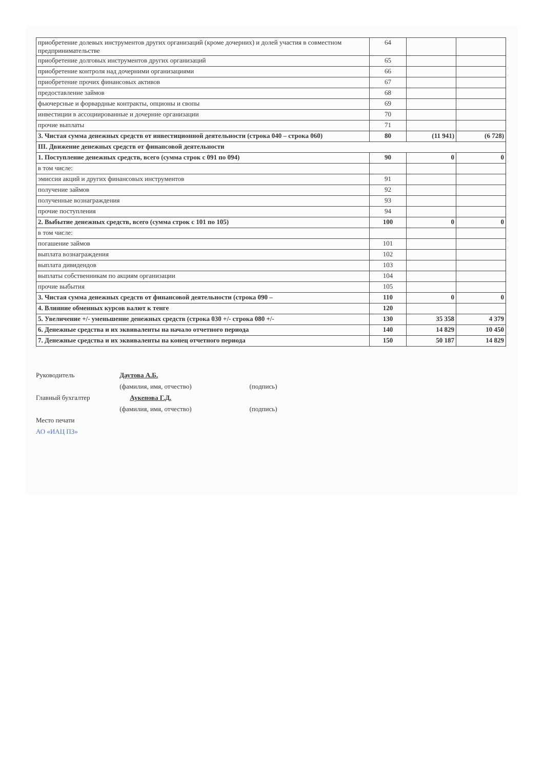| приобретение долевых инструментов других организаций (кроме дочерних) и долей участия в совместном предпринимательстве | 64 | | |
| приобретение долговых инструментов других организаций | 65 | | |
| приобретение контроля над дочерними организациями | 66 | | |
| приобретение прочих финансовых активов | 67 | | |
| предоставление займов | 68 | | |
| фьючерсные и форвардные контракты, опционы и свопы | 69 | | |
| инвестиции в ассоциированные и дочерние организации | 70 | | |
| прочие выплаты | 71 | | |
| 3. Чистая сумма денежных средств от инвестиционной деятельности (строка 040 – строка 060) | 80 | (11 941) | (6 728) |
| III. Движение денежных средств от финансовой деятельности | | | |
| 1. Поступление денежных средств, всего (сумма строк с 091 по 094) | 90 | 0 | 0 |
| в том числе: | | | |
| эмиссия акций и других финансовых инструментов | 91 | | |
| получение займов | 92 | | |
| полученные вознаграждения | 93 | | |
| прочие поступления | 94 | | |
| 2. Выбытие денежных средств, всего (сумма строк с 101 по 105) | 100 | 0 | 0 |
| в том числе: | | | |
| погашение займов | 101 | | |
| выплата вознаграждения | 102 | | |
| выплата дивидендов | 103 | | |
| выплаты собственникам по акциям организации | 104 | | |
| прочие выбытия | 105 | | |
| 3. Чистая сумма денежных средств от финансовой деятельности (строка 090 – | 110 | 0 | 0 |
| 4. Влияние обменных курсов валют к тенге | 120 | | |
| 5. Увеличение +/- уменьшение денежных средств (строка 030 +/- строка 080 +/- | 130 | 35 358 | 4 379 |
| 6. Денежные средства и их эквиваленты на начало отчетного периода | 140 | 14 829 | 10 450 |
| 7. Денежные средства и их эквиваленты на конец отчетного периода | 150 | 50 187 | 14 829 |
Руководитель Даутова А.Б.
(фамилия, имя, отчество) (подпись)
Главный бухгалтер Аукенова Г.Д.
(фамилия, имя, отчество) (подпись)
Место печати
АО «ИАЦ ПЗ»